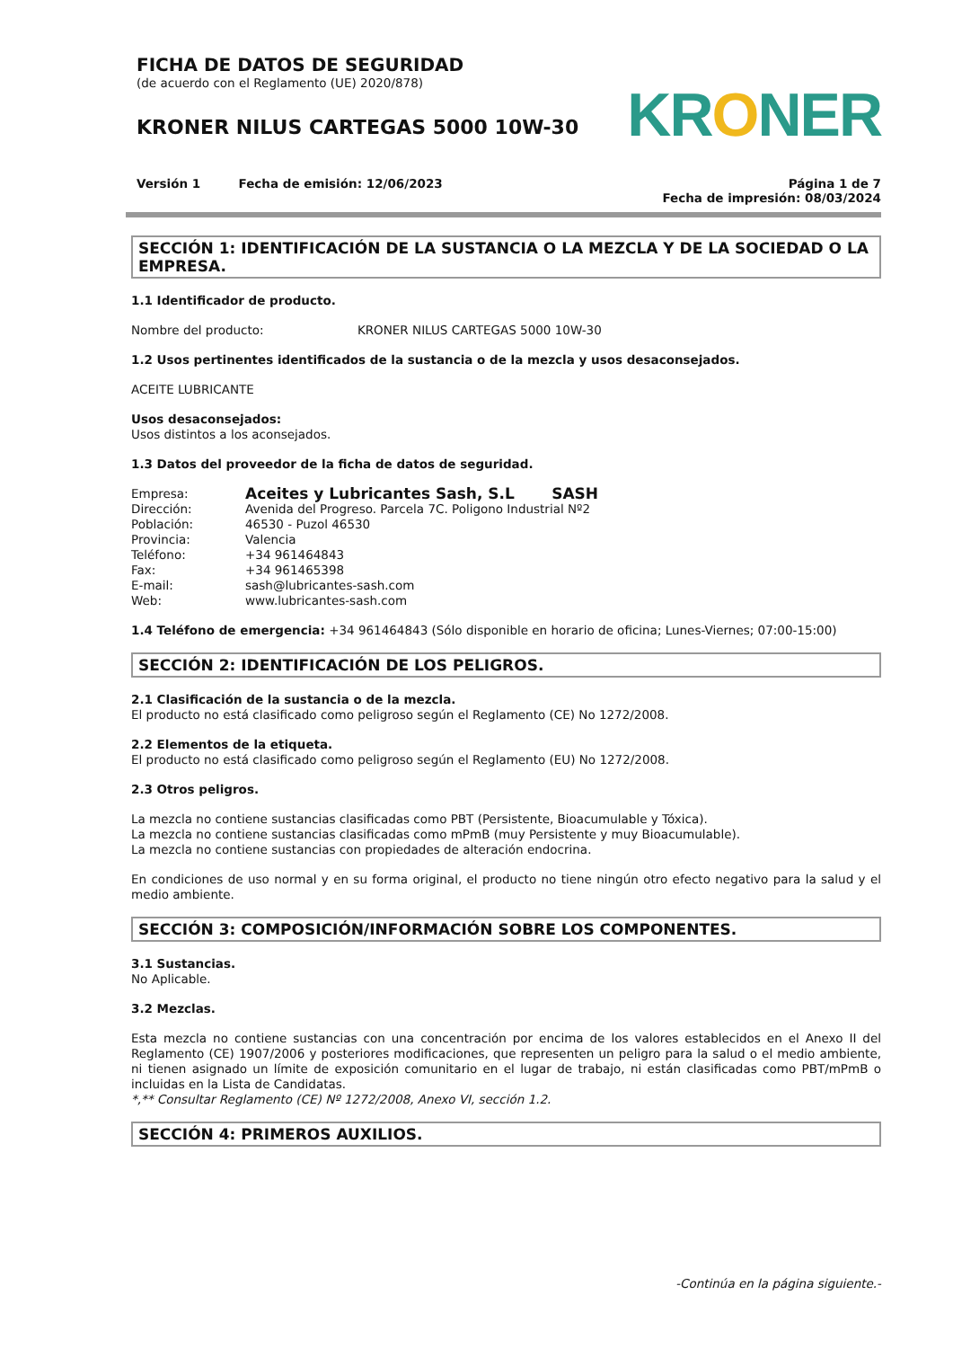FICHA DE DATOS DE SEGURIDAD
(de acuerdo con el Reglamento (UE) 2020/878)
KRONER NILUS CARTEGAS 5000 10W-30
KRONER
Versión 1 Fecha de emisión: 12/06/2023
Página 1 de 7
Fecha de impresión: 08/03/2024
SECCIÓN 1: IDENTIFICACIÓN DE LA SUSTANCIA O LA MEZCLA Y DE LA SOCIEDAD O LA EMPRESA.
1.1 Identificador de producto.
Nombre del producto: KRONER NILUS CARTEGAS 5000 10W-30
1.2 Usos pertinentes identificados de la sustancia o de la mezcla y usos desaconsejados.
ACEITE LUBRICANTE
Usos desaconsejados:
Usos distintos a los aconsejados.
1.3 Datos del proveedor de la ficha de datos de seguridad.
Empresa:
Aceites y Lubricantes Sash, S.L SASH
Dirección:
Avenida del Progreso. Parcela 7C. Poligono Industrial Nº2
Población:
46530 - Puzol 46530
Provincia:
Valencia
Teléfono:
+34 961464843
Fax:
+34 961465398
E-mail:
sash@lubricantes-sash.com
Web:
www.lubricantes-sash.com
1.4 Teléfono de emergencia: +34 961464843 (Sólo disponible en horario de oficina; Lunes-Viernes; 07:00-15:00)
SECCIÓN 2: IDENTIFICACIÓN DE LOS PELIGROS.
2.1 Clasificación de la sustancia o de la mezcla.
El producto no está clasificado como peligroso según el Reglamento (CE) No 1272/2008.
2.2 Elementos de la etiqueta.
El producto no está clasificado como peligroso según el Reglamento (EU) No 1272/2008.
2.3 Otros peligros.
La mezcla no contiene sustancias clasificadas como PBT (Persistente, Bioacumulable y Tóxica).
La mezcla no contiene sustancias clasificadas como mPmB (muy Persistente y muy Bioacumulable).
La mezcla no contiene sustancias con propiedades de alteración endocrina.
En condiciones de uso normal y en su forma original, el producto no tiene ningún otro efecto negativo para la salud y el medio ambiente.
SECCIÓN 3: COMPOSICIÓN/INFORMACIÓN SOBRE LOS COMPONENTES.
3.1 Sustancias.
No Aplicable.
3.2 Mezclas.
Esta mezcla no contiene sustancias con una concentración por encima de los valores establecidos en el Anexo II del Reglamento (CE) 1907/2006 y posteriores modificaciones, que representen un peligro para la salud o el medio ambiente, ni tienen asignado un límite de exposición comunitario en el lugar de trabajo, ni están clasificadas como PBT/mPmB o incluidas en la Lista de Candidatas.
*,** Consultar Reglamento (CE) Nº 1272/2008, Anexo VI, sección 1.2.
SECCIÓN 4: PRIMEROS AUXILIOS.
-Continúa en la página siguiente.-